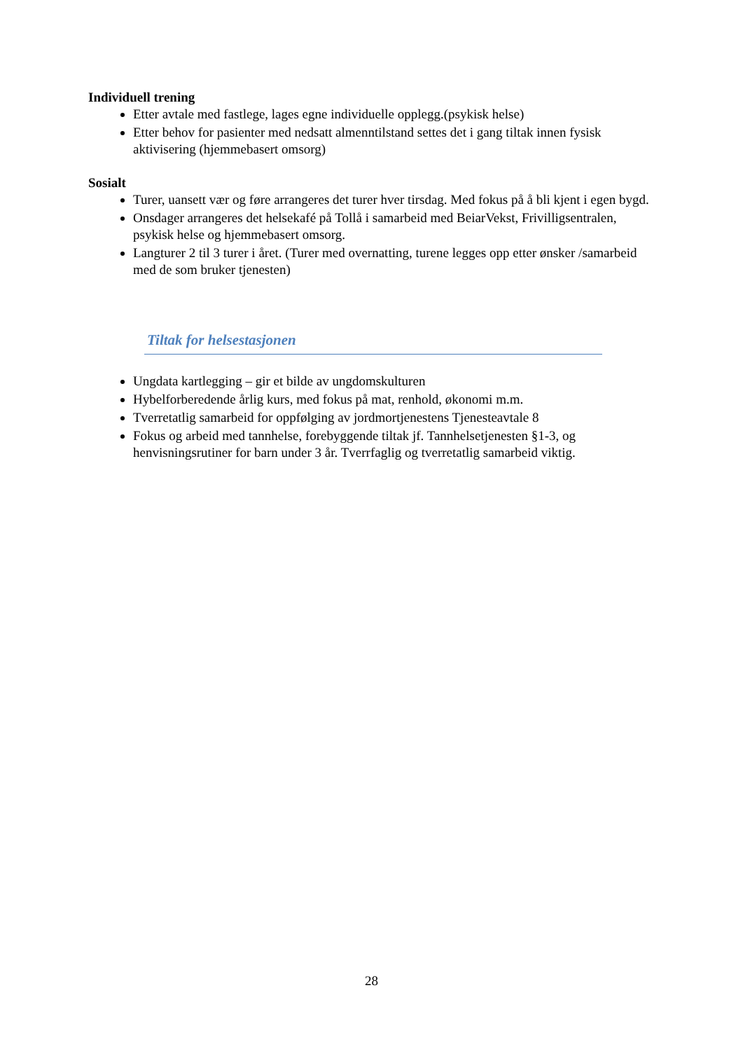Individuell trening
Etter avtale med fastlege, lages egne individuelle opplegg.(psykisk helse)
Etter behov for pasienter med nedsatt almenntilstand settes det i gang tiltak innen fysisk aktivisering (hjemmebasert omsorg)
Sosialt
Turer, uansett vær og føre arrangeres det turer hver tirsdag. Med fokus på å bli kjent i egen bygd.
Onsdager arrangeres det helsekafé på Tollå i samarbeid med BeiarVekst, Frivilligsentralen, psykisk helse og hjemmebasert omsorg.
Langturer 2 til 3 turer i året. (Turer med overnatting, turene legges opp etter ønsker /samarbeid med de som bruker tjenesten)
Tiltak for helsestasjonen
Ungdata kartlegging – gir et bilde av ungdomskulturen
Hybelforberedende årlig kurs, med fokus på mat, renhold, økonomi m.m.
Tverretatlig samarbeid for oppfølging av jordmortjenestens Tjenesteavtale 8
Fokus og arbeid med tannhelse, forebyggende tiltak jf. Tannhelsetjenesten §1-3, og henvisningsrutiner for barn under 3 år. Tverrfaglig og tverretatlig samarbeid viktig.
28